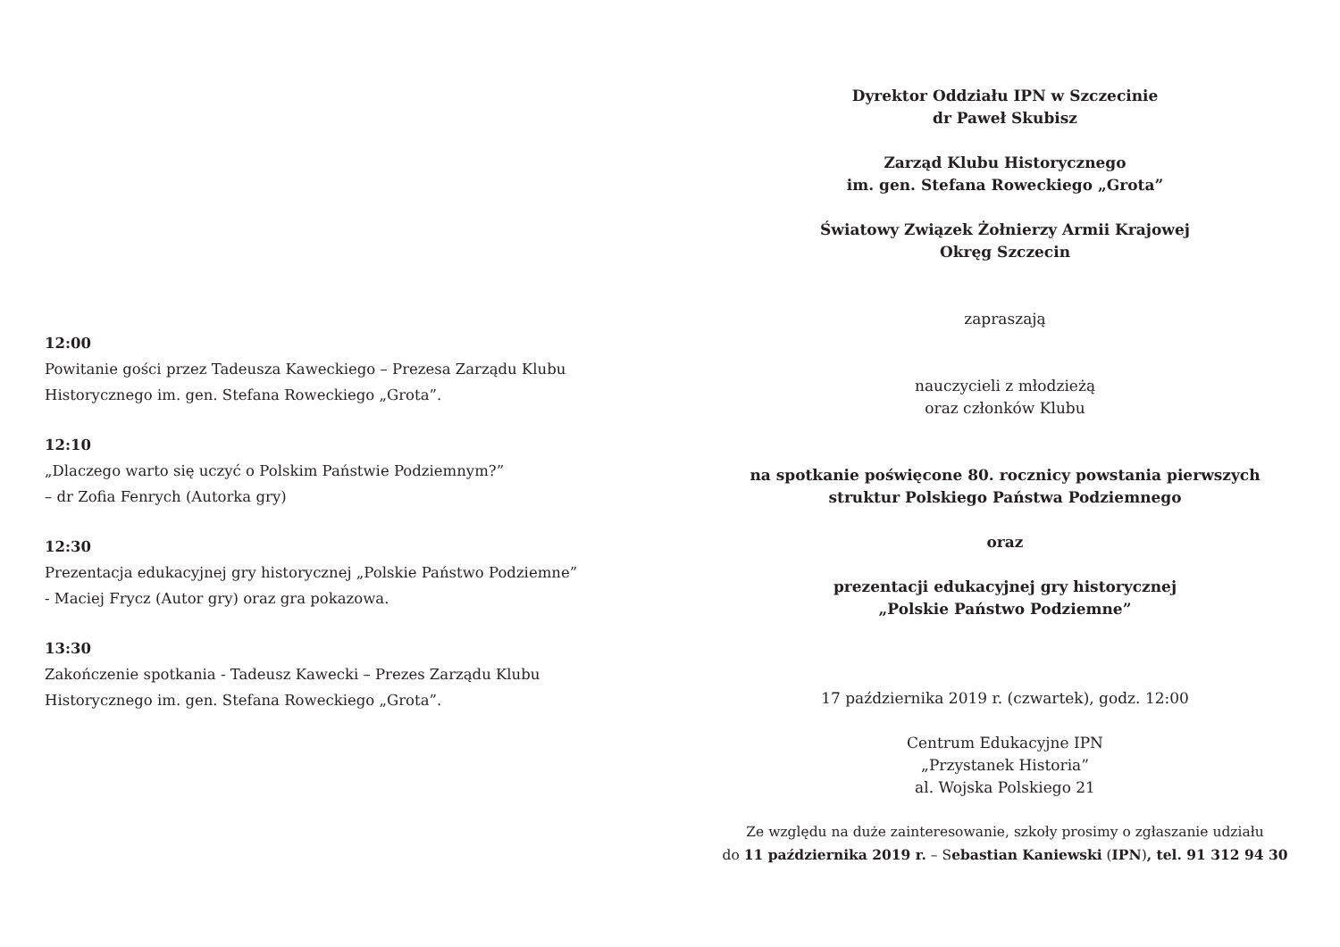12:00
Powitanie gości przez Tadeusza Kaweckiego – Prezesa Zarządu Klubu
Historycznego im. gen. Stefana Roweckiego „Grota”.
12:10
„Dlaczego warto się uczyć o Polskim Państwie Podziemnym?”
– dr Zofia Fenrych (Autorka gry)
12:30
Prezentacja edukacyjnej gry historycznej „Polskie Państwo Podziemne”
- Maciej Frycz (Autor gry) oraz gra pokazowa.
13:30
Zakończenie spotkania - Tadeusz Kawecki – Prezes Zarządu Klubu
Historycznego im. gen. Stefana Roweckiego „Grota”.
Dyrektor Oddziału IPN w Szczecinie
dr Paweł Skubisz
Zarząd Klubu Historycznego
im. gen. Stefana Roweckiego „Grota”
Światowy Związek Żołnierzy Armii Krajowej
Okręg Szczecin
zapraszają
nauczycieli z młodzieżą
oraz członków Klubu
na spotkanie poświęcone 80. rocznicy powstania pierwszych
struktur Polskiego Państwa Podziemnego
oraz
prezentacji edukacyjnej gry historycznej
„Polskie Państwo Podziemne”
17 października 2019 r. (czwartek), godz. 12:00
Centrum Edukacyjne IPN
„Przystanek Historia”
al. Wojska Polskiego 21
Ze względu na duże zainteresowanie, szkoły prosimy o zgłaszanie udziału
do 11 października 2019 r. – Sebastian Kaniewski (IPN), tel. 91 312 94 30